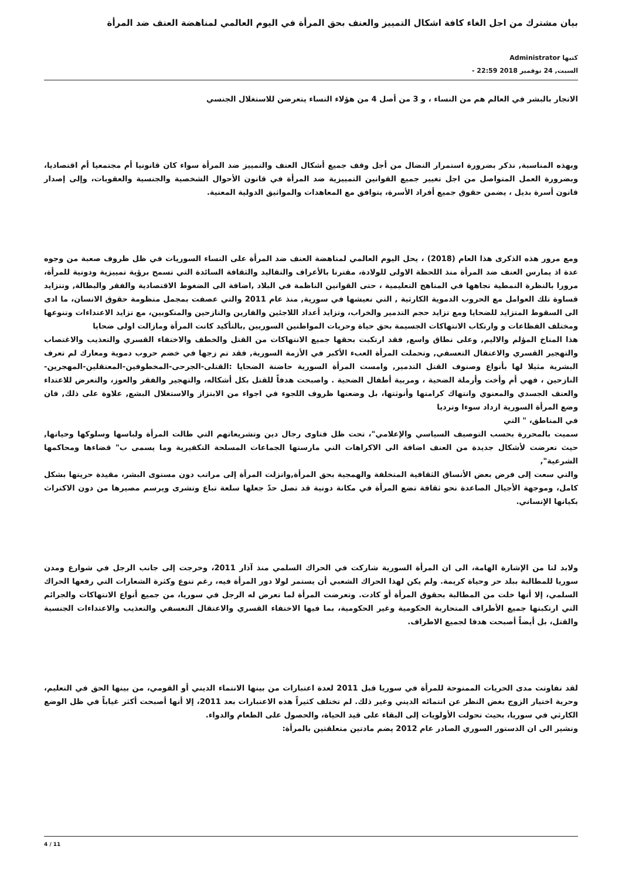بيان مشترك من اجل الغاء كافة اشكال التمييز والعنف بحق المرأة في اليوم العالمي لمناهضة العنف ضد المرأة
كتبها Administrator
السبت, 24 نوفمبر 2018 22:59 -
الاتجار بالبشر في العالم هم من النساء ، و 3 من أصل 4 من هؤلاء النساء يتعرضن للاستغلال الجنسي
وبهذه المناسبة, نذكر بضرورة استمرار النضال من أجل وقف جميع أشكال العنف والتمييز ضد المرأة سواء كان قانونيا أم مجتمعيا أم اقتصاديا، وبضرورة العمل المتواصل من اجل تغيير جميع القوانين التمييزية ضد المرأة في قانون الأحوال الشخصية والجنسية والعقوبات، وإلى إصدار قانون أسرة بديل ، يضمن حقوق جميع أفراد الأسرة، يتوافق مع المعاهدات والمواثيق الدولية المعنية.
ومع مرور هذه الذكرى هذا العام (2018) ، يحل اليوم العالمي لمناهضة العنف ضد المرأة على النساء السوريات في ظل ظروف صعبة من وجوه عدة اذ يمارس العنف ضد المرأة منذ اللحظة الاولى للولادة، مقترنا بالأعراف والتقاليد والثقافة السائدة التي تسمح برؤية تمييزية ودونية للمرأة، مرورا بالنظرة النمطية تجاهها في المناهج التعليمية ، حتى القوانين الناظمة في البلاد ,اضافة الى الضغوط الاقتصادية والفقر والبطالة, وتتزايد قساوة تلك العوامل مع الحروب الدموية الكارثية , التي نعيشها في سورية, منذ عام 2011 والتي عصفت بمجمل منظومة حقوق الانسان، ما ادى الى السقوط المتزايد للضحايا ومع تزايد حجم التدمير والخراب، وتزايد أعداد اللاجئين والفارين والنازحين والمنكوبين، مع تزايد الاعتداءات وتنوعها ومختلف الفظاعات و وارتكاب الانتهاكات الجسيمة بحق حياة وحريات المواطنين السوريين ,بالتأكيد كانت المرأة ومازالت اولى ضحايا
هذا المناخ المؤلم والاليم, وعلى نطاق واسع, فقد ارتكبت بحقها جميع الانتهاكات من القتل والخطف والاختفاء القسري والتعذيب والاغتصاب والتهجير القسري والاعتقال التعسفي, وتحملت المرأة العبء الأكبر في الأزمة السورية, فقد تم زجها في خضم حروب دموية ومعارك لم تعرف البشرية مثيلا لها بأنواع وصنوف القتل التدمير, وامست المرأة السورية حاضنة الضحايا :القتلى-الجرحى-المخطوفين-المعتقلين-المهجرين-النازحين ، فهي أم وأخت وأرملة الضحية ، ومربية أطفال الضحية . واصبحت هدفاً للقتل بكل أشكاله، والتهجير والفقر والعوز، والتعرض للاعتداء والعنف الجسدي والمعنوي وانتهاك كرامتها وأنوثتها، بل وضعتها ظروف اللجوء في اجواء من الابتزاز والاستغلال البشع, علاوة على ذلك, فان وضع المرأة السورية ازداد سوءا وترديا
في المناطق، " التي
سميت بالمحررة بحسب التوصيف السياسي والإعلامي"، تحت ظل فتاوى رجال دين وتشريعاتهم التي طالت المرأة ولباسها وسلوكها وحياتها, حيث تعرضت لأشكال جديدة من العنف اضافة الى الاكراهات التي مارستها الجماعات المسلحة التكفيرية وما يسمى ب" قضاءها ومحاكمها الشرعية",
والتي سعت إلى فرض بعض الأنساق الثقافية المتخلفة والهمجية بحق المرأة,وانزلت المرأة إلى مراتب دون مستوى البشر، مقيدة حريتها بشكل كامل، وموجهة الأجيال الصاعدة نحو ثقافة تضع المرأة في مكانة دونية قد تصل حدّ جعلها سلعة تباع وتشرى ويرسم مصيرها من دون الاكتراث بكيانها الإنساني.
ولابد لنا من الإشارة الهامة، الى ان المرأة السورية شاركت في الحراك السلمي منذ آذار 2011، وخرجت إلى جانب الرجل في شوارع ومدن سوريا للمطالبة ببلد حر وحياة كريمة. ولم يكن لهذا الحراك الشعبي أن يستمر لولا دور المرأة فيه، رغم تنوع وكثرة الشعارات التي رفعها الحراك السلمي، إلا أنها خلت من المطالبة بحقوق المرأة أو كادت. وتعرضت المرأة لما تعرض له الرجل في سوريا، من جميع أنواع الانتهاكات والجرائم التي ارتكبتها جميع الأطراف المتحاربة الحكومية وغير الحكومية، بما فيها الاختفاء القسري والاعتقال التعسفي والتعذيب والاعتداءات الجنسية والقتل، بل أيضاً أصبحت هدفا لجميع الاطراف.
لقد تفاوتت مدى الحريات الممنوحة للمرأة في سوريا قبل 2011 لعدة اعتبارات من بينها الانتماء الديني أو القومي، من بينها الحق في التعليم، وحرية اختيار الزوج بغض النظر عن انتمائه الديني وغير ذلك. لم تختلف كثيراً هذه الاعتبارات بعد 2011، إلا أنها أصبحت أكثر غياباً في ظل الوضع الكارثي في سوريا، بحيث تحولت الأولويات إلى البقاء على قيد الحياة، والحصول على الطعام والدواء.
ونشير الى ان الدستور السوري الصادر عام 2012 يضم مادتين متعلقتين بالمرأة:
4 / 11